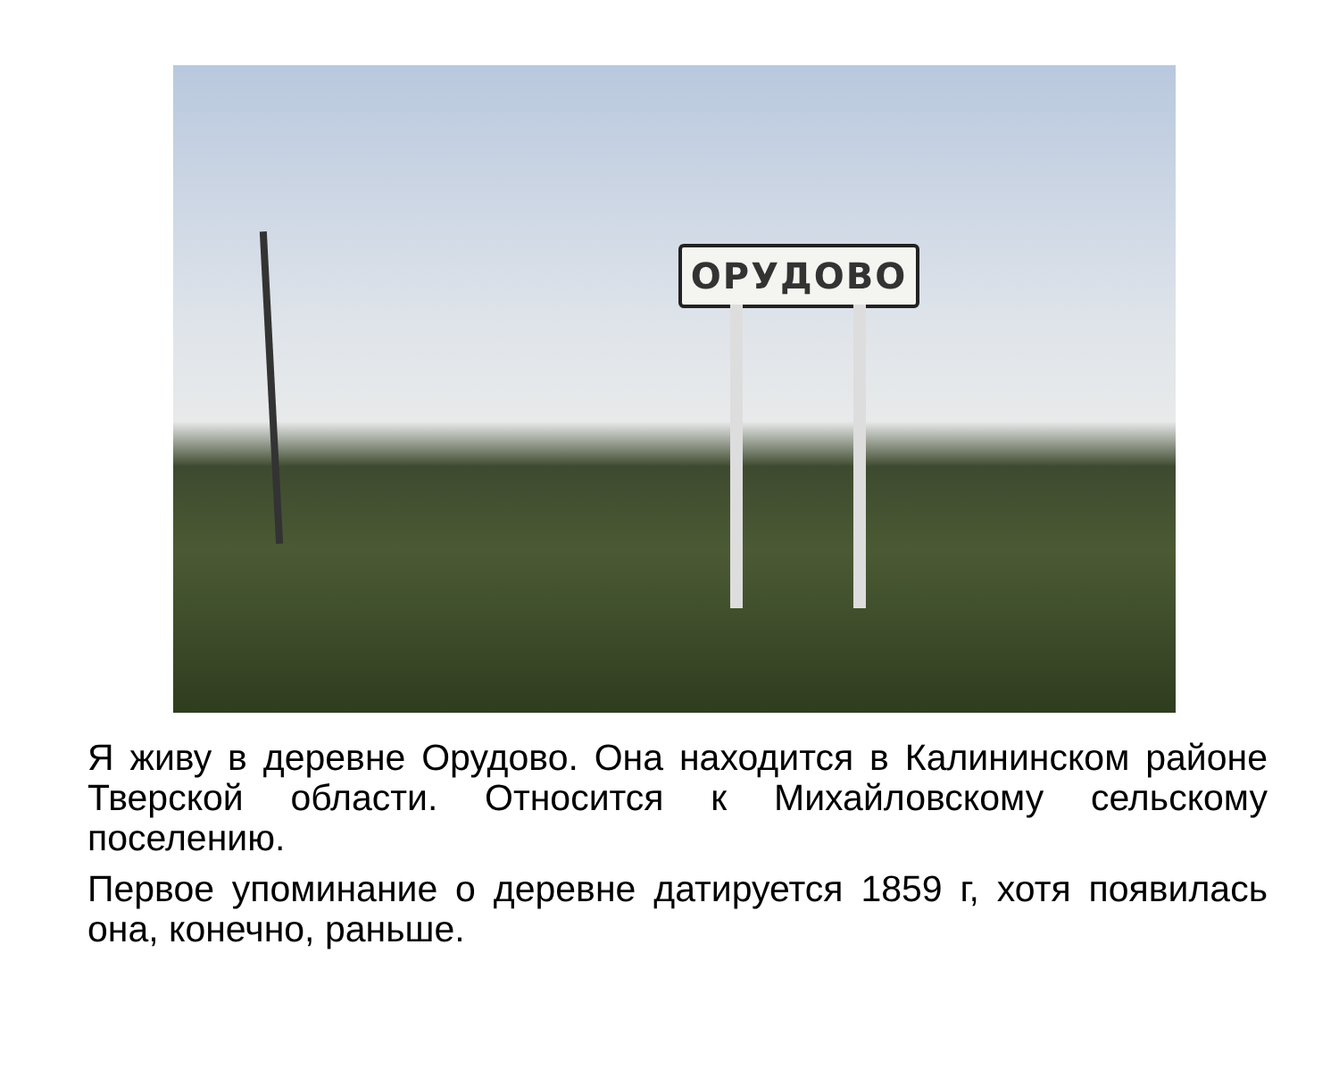ОРУДОВО
Я живу в деревне Орудово. Она находится в Калининском районе Тверской области. Относится к Михайловскому сельскому поселению.
Первое упоминание о деревне датируется 1859 г, хотя появилась она, конечно, раньше.